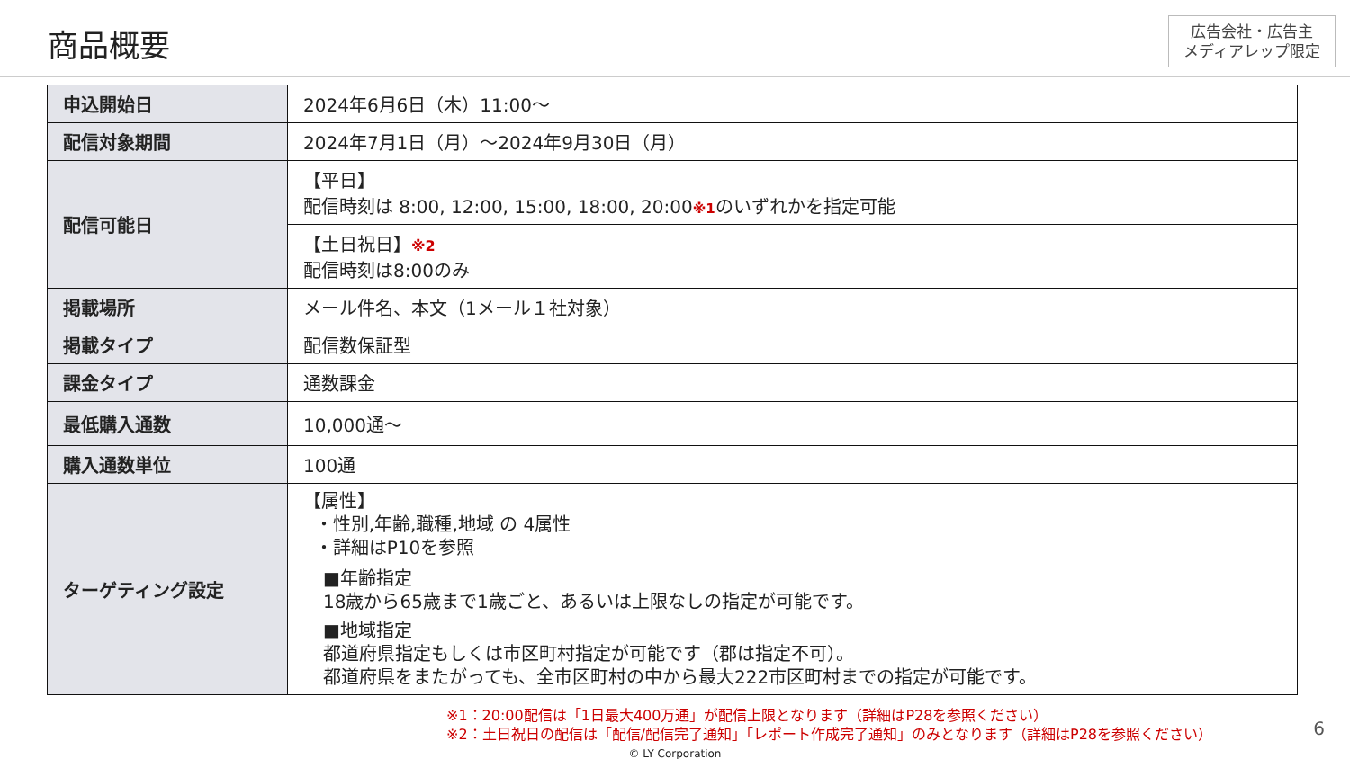商品概要
広告会社・広告主
メディアレップ限定
| 申込開始日 | 2024年6月6日（木）11:00～ |
| 配信対象期間 | 2024年7月1日（月）～2024年9月30日（月） |
| 配信可能日 | 【平日】 配信時刻は 8:00, 12:00, 15:00, 18:00, 20:00 ※1 のいずれかを指定可能 |
| | 【土日祝日】 ※2 配信時刻は8:00のみ |
| 掲載場所 | メール件名、本文（1メール１社対象） |
| 掲載タイプ | 配信数保証型 |
| 課金タイプ | 通数課金 |
| 最低購入通数 | 10,000通～ |
| 購入通数単位 | 100通 |
| ターゲティング設定 | 【属性】 ・性別,年齢,職種,地域 の 4属性 ・詳細はP10を参照 ■年齢指定 18歳から65歳まで1歳ごと、あるいは上限なしの指定が可能です。 ■地域指定 都道府県指定もしくは市区町村指定が可能です（郡は指定不可）。 都道府県をまたがっても、全市区町村の中から最大222市区町村までの指定が可能です。 |
※1：20:00配信は「1日最大400万通」が配信上限となります（詳細はP28を参照ください）
※2：土日祝日の配信は「配信/配信完了通知」「レポート作成完了通知」のみとなります（詳細はP28を参照ください）
© LY Corporation
6